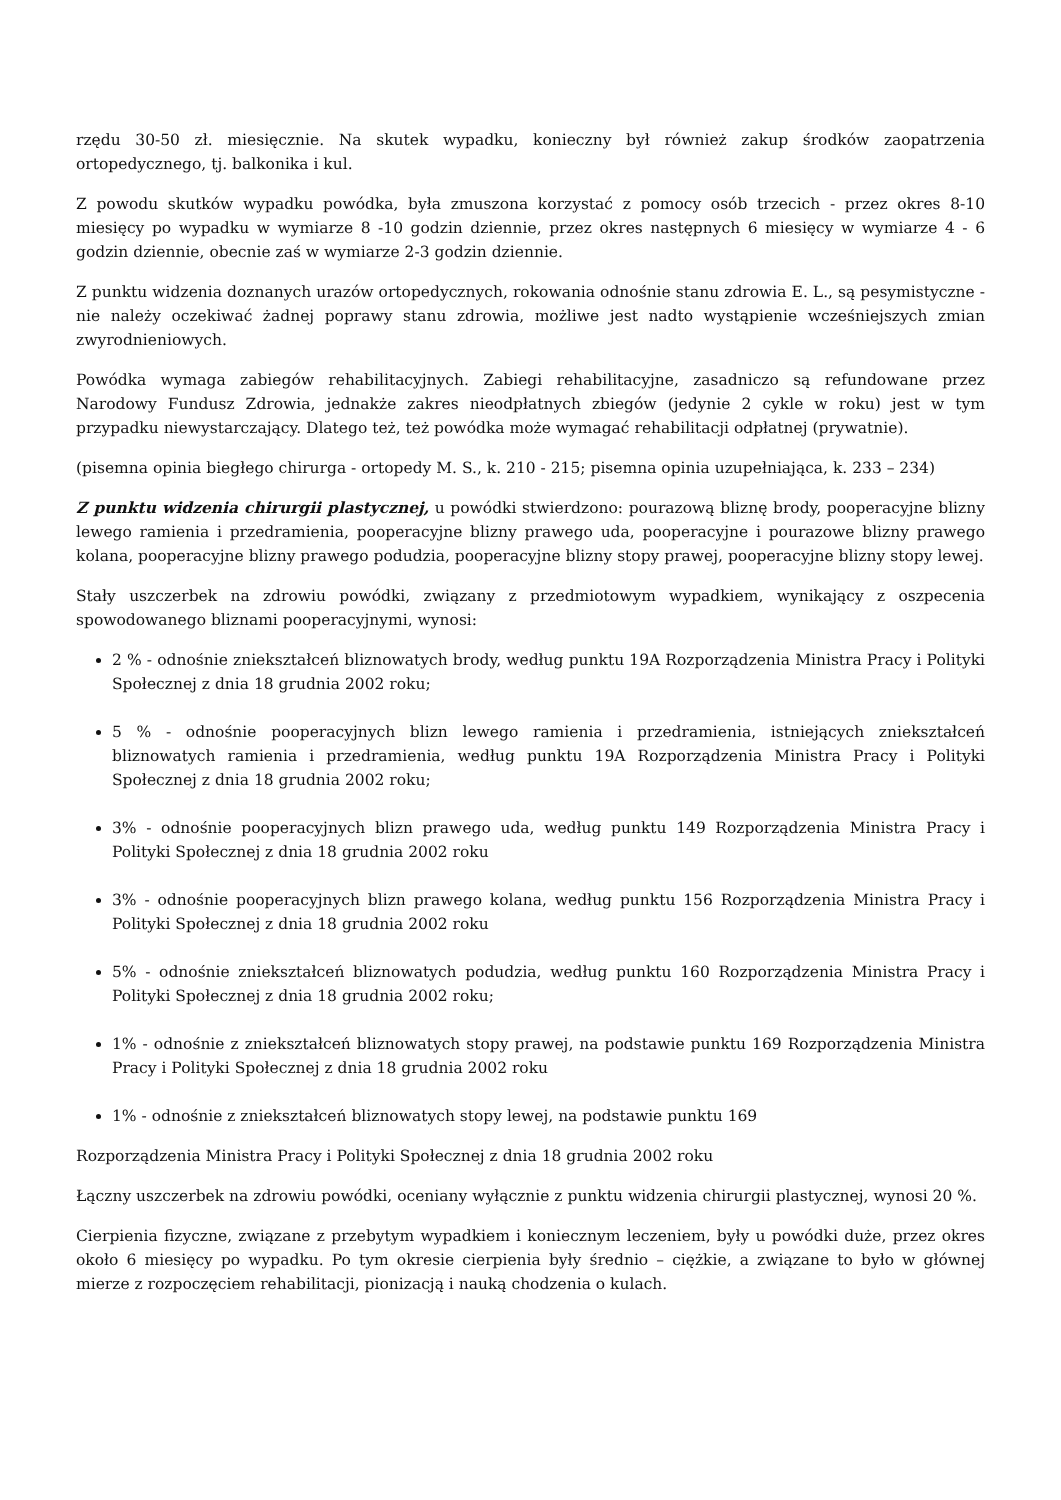rzędu 30-50 zł. miesięcznie. Na skutek wypadku, konieczny był również zakup środków zaopatrzenia ortopedycznego, tj. balkonika i kul.
Z powodu skutków wypadku powódka, była zmuszona korzystać z pomocy osób trzecich - przez okres 8-10 miesięcy po wypadku w wymiarze 8 -10 godzin dziennie, przez okres następnych 6 miesięcy w wymiarze 4 - 6 godzin dziennie, obecnie zaś w wymiarze 2-3 godzin dziennie.
Z punktu widzenia doznanych urazów ortopedycznych, rokowania odnośnie stanu zdrowia E. L., są pesymistyczne - nie należy oczekiwać żadnej poprawy stanu zdrowia, możliwe jest nadto wystąpienie wcześniejszych zmian zwyrodnieniowych.
Powódka wymaga zabiegów rehabilitacyjnych. Zabiegi rehabilitacyjne, zasadniczo są refundowane przez Narodowy Fundusz Zdrowia, jednakże zakres nieodpłatnych zbiegów (jedynie 2 cykle w roku) jest w tym przypadku niewystarczający. Dlatego też, też powódka może wymagać rehabilitacji odpłatnej (prywatnie).
(pisemna opinia biegłego chirurga - ortopedy M. S., k. 210 - 215; pisemna opinia uzupełniająca, k. 233 – 234)
Z punktu widzenia chirurgii plastycznej, u powódki stwierdzono: pourazową bliznę brody, pooperacyjne blizny lewego ramienia i przedramienia, pooperacyjne blizny prawego uda, pooperacyjne i pourazowe blizny prawego kolana, pooperacyjne blizny prawego podudzia, pooperacyjne blizny stopy prawej, pooperacyjne blizny stopy lewej.
Stały uszczerbek na zdrowiu powódki, związany z przedmiotowym wypadkiem, wynikający z oszpecenia spowodowanego bliznami pooperacyjnymi, wynosi:
2 % - odnośnie zniekształceń bliznowatych brody, według punktu 19A Rozporządzenia Ministra Pracy i Polityki Społecznej z dnia 18 grudnia 2002 roku;
5 % - odnośnie pooperacyjnych blizn lewego ramienia i przedramienia, istniejących zniekształceń bliznowatych ramienia i przedramienia, według punktu 19A Rozporządzenia Ministra Pracy i Polityki Społecznej z dnia 18 grudnia 2002 roku;
3% - odnośnie pooperacyjnych blizn prawego uda, według punktu 149 Rozporządzenia Ministra Pracy i Polityki Społecznej z dnia 18 grudnia 2002 roku
3% - odnośnie pooperacyjnych blizn prawego kolana, według punktu 156 Rozporządzenia Ministra Pracy i Polityki Społecznej z dnia 18 grudnia 2002 roku
5% - odnośnie zniekształceń bliznowatych podudzia, według punktu 160 Rozporządzenia Ministra Pracy i Polityki Społecznej z dnia 18 grudnia 2002 roku;
1% - odnośnie z zniekształceń bliznowatych stopy prawej, na podstawie punktu 169 Rozporządzenia Ministra Pracy i Polityki Społecznej z dnia 18 grudnia 2002 roku
1% - odnośnie z zniekształceń bliznowatych stopy lewej, na podstawie punktu 169
Rozporządzenia Ministra Pracy i Polityki Społecznej z dnia 18 grudnia 2002 roku
Łączny uszczerbek na zdrowiu powódki, oceniany wyłącznie z punktu widzenia chirurgii plastycznej, wynosi 20 %.
Cierpienia fizyczne, związane z przebytym wypadkiem i koniecznym leczeniem, były u powódki duże, przez okres około 6 miesięcy po wypadku. Po tym okresie cierpienia były średnio – ciężkie, a związane to było w głównej mierze z rozpoczęciem rehabilitacji, pionizacją i nauką chodzenia o kulach.